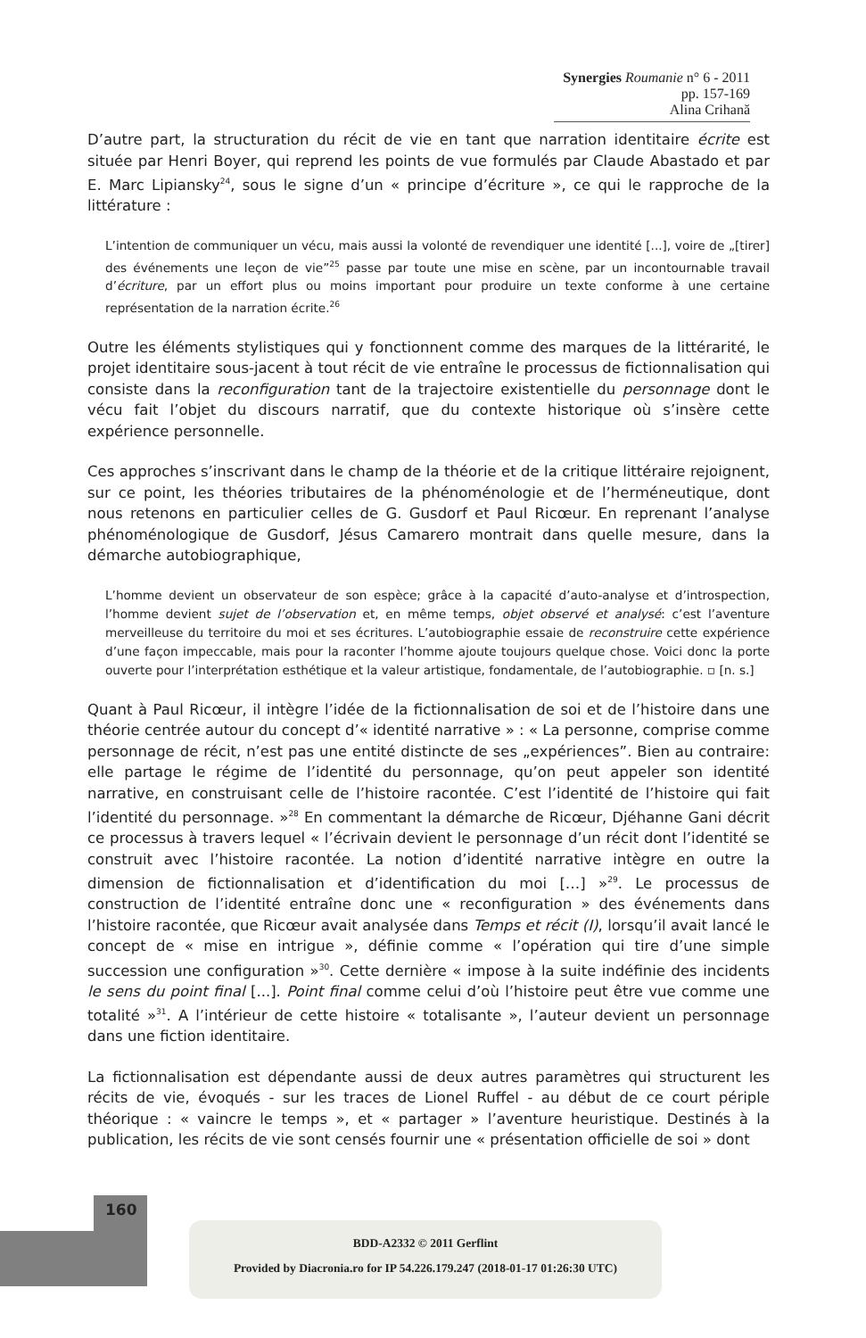Synergies Roumanie n° 6 - 2011 pp. 157-169
Alina Crihană
D’autre part, la structuration du récit de vie en tant que narration identitaire écrite est située par Henri Boyer, qui reprend les points de vue formulés par Claude Abastado et par E. Marc Lipiansky<sup>24</sup>, sous le signe d’un « principe d’écriture », ce qui le rapproche de la littérature :
L’intention de communiquer un vécu, mais aussi la volonté de revendiquer une identité [...], voire de „[tirer] des événements une leçon de vie”<sup>25</sup> passe par toute une mise en scène, par un incontournable travail d’écriture, par un effort plus ou moins important pour produire un texte conforme à une certaine représentation de la narration écrite.<sup>26</sup>
Outre les éléments stylistiques qui y fonctionnent comme des marques de la littérarité, le projet identitaire sous-jacent à tout récit de vie entraîne le processus de fictionnalisation qui consiste dans la reconfiguration tant de la trajectoire existentielle du personnage dont le vécu fait l’objet du discours narratif, que du contexte historique où s’insère cette expérience personnelle.
Ces approches s’inscrivant dans le champ de la théorie et de la critique littéraire rejoignent, sur ce point, les théories tributaires de la phénoménologie et de l’herméneutique, dont nous retenons en particulier celles de G. Gusdorf et Paul Ricœur. En reprenant l’analyse phénoménologique de Gusdorf, Jésus Camarero montrait dans quelle mesure, dans la démarche autobiographique,
L’homme devient un observateur de son espèce; grâce à la capacité d’auto-analyse et d’introspection, l’homme devient sujet de l’observation et, en même temps, objet observé et analysé: c’est l’aventure merveilleuse du territoire du moi et ses écritures. L’autobiographie essaie de reconstruire cette expérience d’une façon impeccable, mais pour la raconter l’homme ajoute toujours quelque chose. Voici donc la porte ouverte pour l’interprétation esthétique et la valeur artistique, fondamentale, de l’autobiographie. ▫ [n. s.]
Quant à Paul Ricœur, il intègre l’idée de la fictionnalisation de soi et de l’histoire dans une théorie centrée autour du concept d’« identité narrative » : « La personne, comprise comme personnage de récit, n’est pas une entité distincte de ses „expériences”. Bien au contraire: elle partage le régime de l’identité du personnage, qu’on peut appeler son identité narrative, en construisant celle de l’histoire racontée. C’est l’identité de l’histoire qui fait l’identité du personnage. »<sup>28</sup> En commentant la démarche de Ricœur, Djéhanne Gani décrit ce processus à travers lequel « l’écrivain devient le personnage d’un récit dont l’identité se construit avec l’histoire racontée. La notion d’identité narrative intègre en outre la dimension de fictionnalisation et d’identification du moi […] »<sup>29</sup>. Le processus de construction de l’identité entraîne donc une « reconfiguration » des événements dans l’histoire racontée, que Ricœur avait analysée dans Temps et récit (I), lorsqu’il avait lancé le concept de « mise en intrigue », définie comme « l’opération qui tire d’une simple succession une configuration »<sup>30</sup>. Cette dernière « impose à la suite indéfinie des incidents le sens du point final [...]. Point final comme celui d’où l’histoire peut être vue comme une totalité »<sup>31</sup>. A l’intérieur de cette histoire « totalisante », l’auteur devient un personnage dans une fiction identitaire.
La fictionnalisation est dépendante aussi de deux autres paramètres qui structurent les récits de vie, évoqués - sur les traces de Lionel Ruffel - au début de ce court périple théorique : « vaincre le temps », et « partager » l’aventure heuristique. Destinés à la publication, les récits de vie sont censés fournir une « présentation officielle de soi » dont
160
BDD-A2332 © 2011 Gerflint
Provided by Diacronia.ro for IP 54.226.179.247 (2018-01-17 01:26:30 UTC)